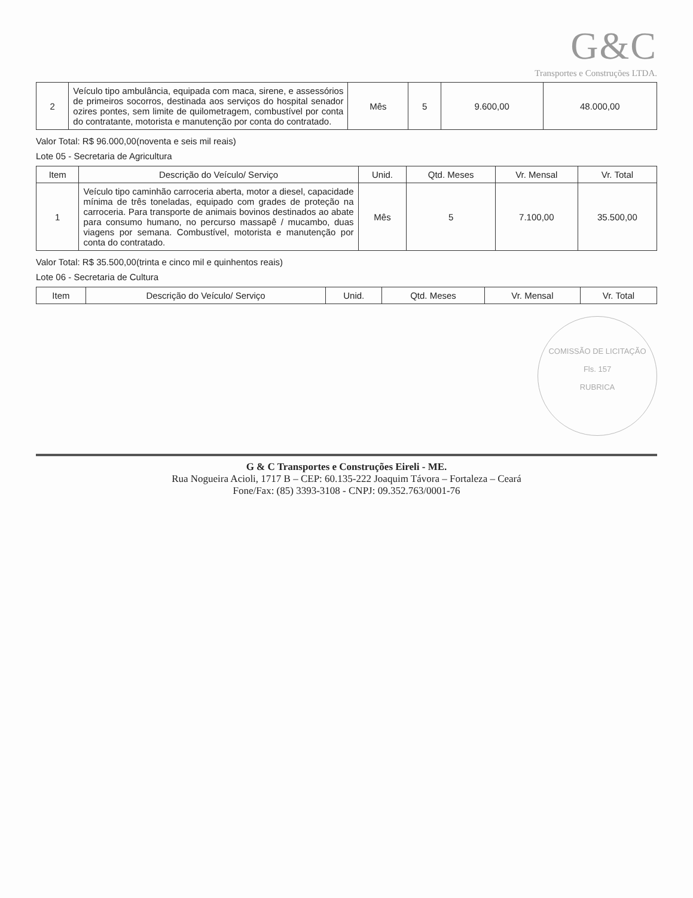G&C
Transportes e Construções LTDA.
| 2 | Veículo tipo ambulância, equipada com maca, sirene, e assessórios de primeiros socorros, destinada aos serviços do hospital senador ozires pontes, sem limite de quilometragem, combustível por conta do contratante, motorista e manutenção por conta do contratado. | Mês | 5 | 9.600,00 | 48.000,00 |
Valor Total: R$ 96.000,00(noventa e seis mil reais)
Lote 05 - Secretaria de Agricultura
| Item | Descrição do Veículo/ Serviço | Unid. | Qtd. Meses | Vr. Mensal | Vr. Total |
| --- | --- | --- | --- | --- | --- |
| 1 | Veículo tipo caminhão carroceria aberta, motor a diesel, capacidade mínima de três toneladas, equipado com grades de proteção na carroceria. Para transporte de animais bovinos destinados ao abate para consumo humano, no percurso massapê / mucambo, duas viagens por semana. Combustível, motorista e manutenção por conta do contratado. | Mês | 5 | 7.100,00 | 35.500,00 |
Valor Total: R$ 35.500,00(trinta e cinco mil e quinhentos reais)
Lote 06 - Secretaria de Cultura
| Item | Descrição do Veículo/ Serviço | Unid. | Qtd. Meses | Vr. Mensal | Vr. Total |
| --- | --- | --- | --- | --- | --- |
COMISSÃO DE LICITAÇÃO
Fls. 157
RUBRICA
G & C Transportes e Construções Eireli - ME.
Rua Nogueira Acioli, 1717 B – CEP: 60.135-222 Joaquim Távora – Fortaleza – Ceará
Fone/Fax: (85) 3393-3108 - CNPJ: 09.352.763/0001-76